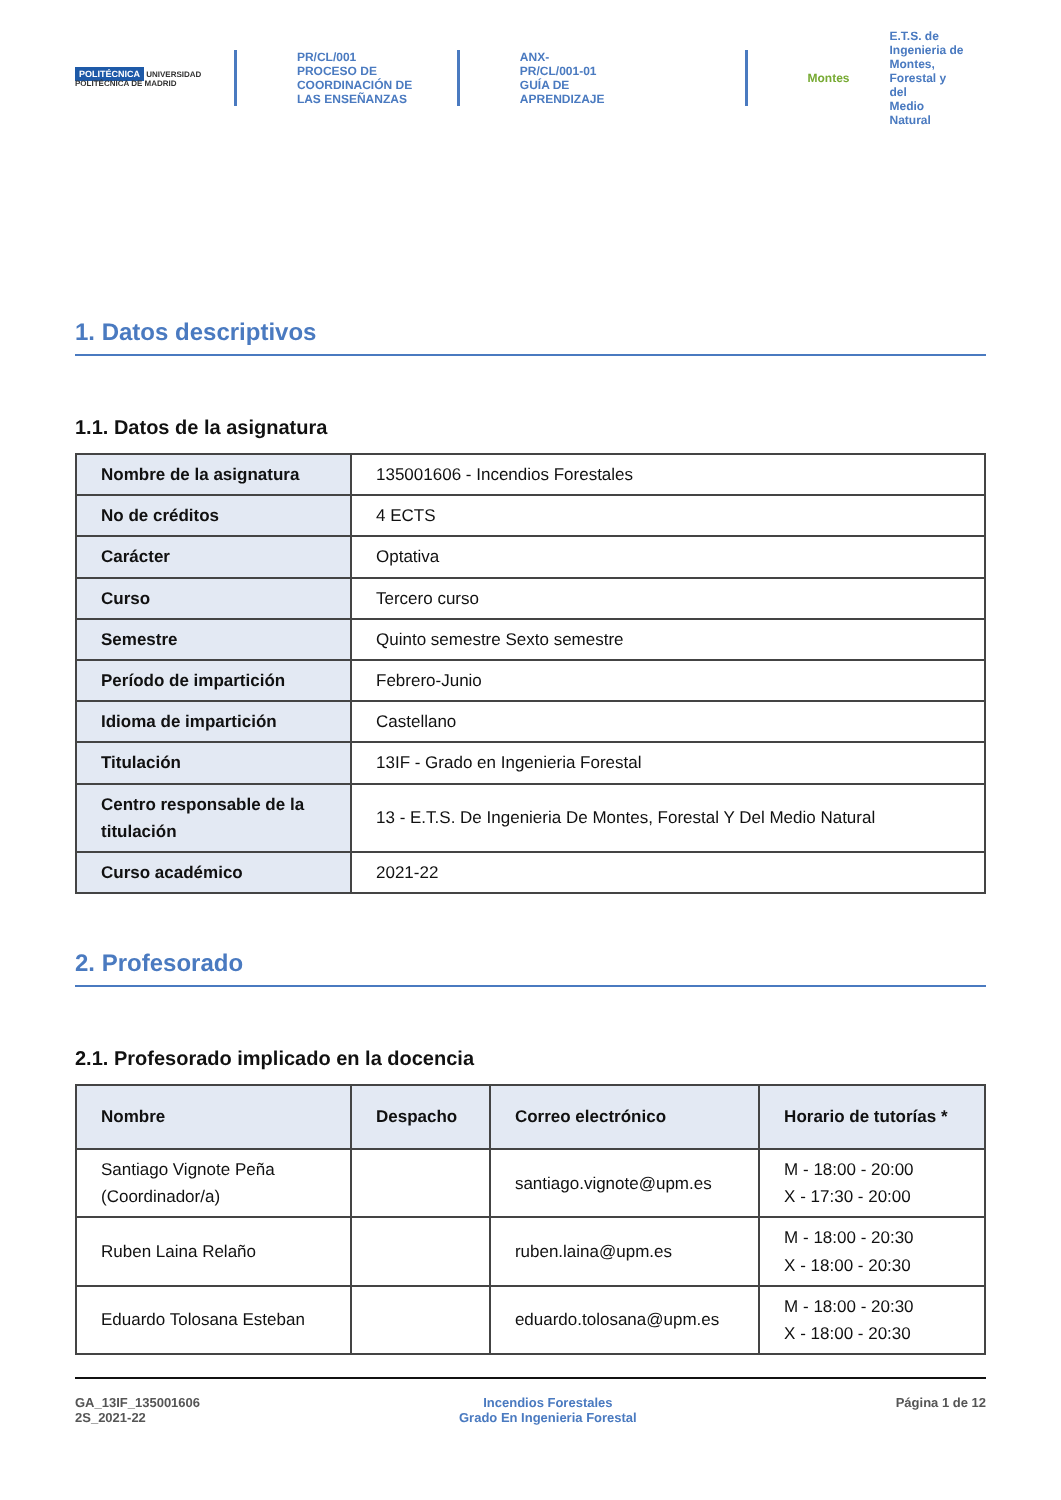POLITÉCNICA UNIVERSIDAD POLITÉCNICA DE MADRID
PR/CL/001
PROCESO DE COORDINACIÓN DE
LAS ENSEÑANZAS
ANX-PR/CL/001-01
GUÍA DE APRENDIZAJE
Montes
E.T.S. de Ingenieria de
Montes, Forestal y del
Medio Natural
1. Datos descriptivos
1.1. Datos de la asignatura
| Nombre de la asignatura | 135001606 - Incendios Forestales |
| No de créditos | 4 ECTS |
| Carácter | Optativa |
| Curso | Tercero curso |
| Semestre | Quinto semestre Sexto semestre |
| Período de impartición | Febrero-Junio |
| Idioma de impartición | Castellano |
| Titulación | 13IF - Grado en Ingenieria Forestal |
| Centro responsable de la titulación | 13 - E.T.S. De Ingenieria De Montes, Forestal Y Del Medio Natural |
| Curso académico | 2021-22 |
2. Profesorado
2.1. Profesorado implicado en la docencia
| Nombre | Despacho | Correo electrónico | Horario de tutorías * |
| --- | --- | --- | --- |
| Santiago Vignote Peña (Coordinador/a) | | santiago.vignote@upm.es | M - 18:00 - 20:00 X - 17:30 - 20:00 |
| Ruben Laina Relaño | | ruben.laina@upm.es | M - 18:00 - 20:30 X - 18:00 - 20:30 |
| Eduardo Tolosana Esteban | | eduardo.tolosana@upm.es | M - 18:00 - 20:30 X - 18:00 - 20:30 |
GA_13IF_135001606
2S_2021-22
Incendios Forestales
Grado En Ingenieria Forestal
Página 1 de 12